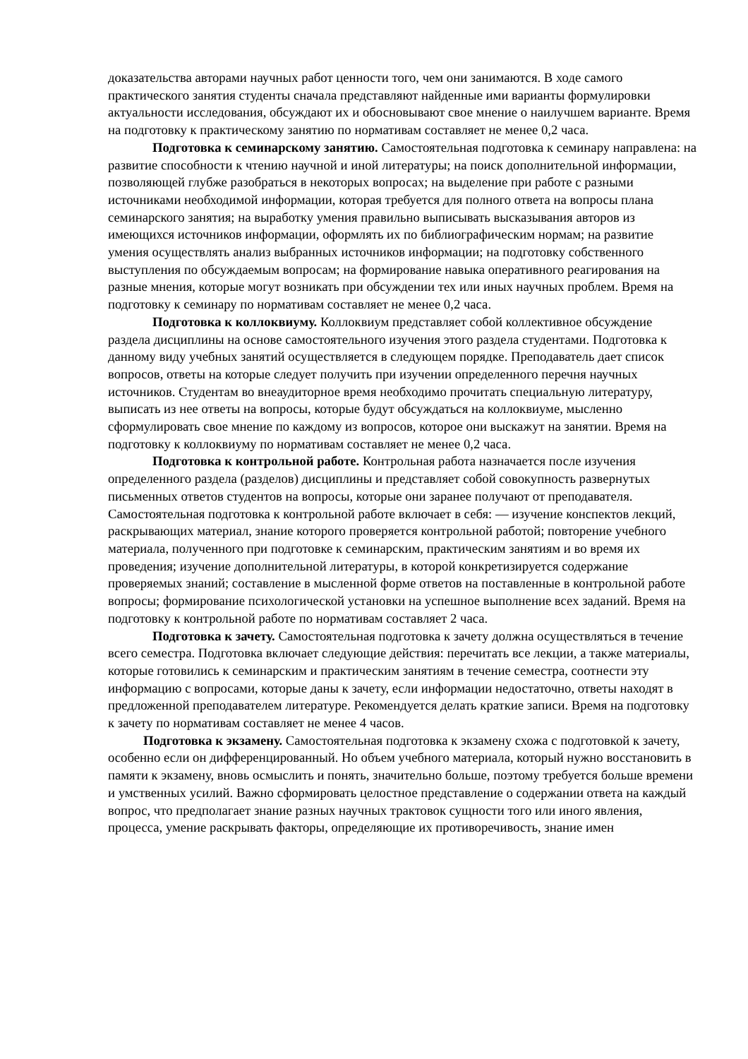доказательства авторами научных работ ценности того, чем они занимаются. В ходе самого практического занятия студенты сначала представляют найденные ими варианты формулировки актуальности исследования, обсуждают их и обосновывают свое мнение о наилучшем варианте. Время на подготовку к практическому занятию по нормативам составляет не менее 0,2 часа.
Подготовка к семинарскому занятию. Самостоятельная подготовка к семинару направлена: на развитие способности к чтению научной и иной литературы; на поиск дополнительной информации, позволяющей глубже разобраться в некоторых вопросах; на выделение при работе с разными источниками необходимой информации, которая требуется для полного ответа на вопросы плана семинарского занятия; на выработку умения правильно выписывать высказывания авторов из имеющихся источников информации, оформлять их по библиографическим нормам; на развитие умения осуществлять анализ выбранных источников информации; на подготовку собственного выступления по обсуждаемым вопросам; на формирование навыка оперативного реагирования на разные мнения, которые могут возникать при обсуждении тех или иных научных проблем. Время на подготовку к семинару по нормативам составляет не менее 0,2 часа.
Подготовка к коллоквиуму. Коллоквиум представляет собой коллективное обсуждение раздела дисциплины на основе самостоятельного изучения этого раздела студентами. Подготовка к данному виду учебных занятий осуществляется в следующем порядке. Преподаватель дает список вопросов, ответы на которые следует получить при изучении определенного перечня научных источников. Студентам во внеаудиторное время необходимо прочитать специальную литературу, выписать из нее ответы на вопросы, которые будут обсуждаться на коллоквиуме, мысленно сформулировать свое мнение по каждому из вопросов, которое они выскажут на занятии. Время на подготовку к коллоквиуму по нормативам составляет не менее 0,2 часа.
Подготовка к контрольной работе. Контрольная работа назначается после изучения определенного раздела (разделов) дисциплины и представляет собой совокупность развернутых письменных ответов студентов на вопросы, которые они заранее получают от преподавателя. Самостоятельная подготовка к контрольной работе включает в себя: — изучение конспектов лекций, раскрывающих материал, знание которого проверяется контрольной работой; повторение учебного материала, полученного при подготовке к семинарским, практическим занятиям и во время их проведения; изучение дополнительной литературы, в которой конкретизируется содержание проверяемых знаний; составление в мысленной форме ответов на поставленные в контрольной работе вопросы; формирование психологической установки на успешное выполнение всех заданий. Время на подготовку к контрольной работе по нормативам составляет 2 часа.
Подготовка к зачету. Самостоятельная подготовка к зачету должна осуществляться в течение всего семестра. Подготовка включает следующие действия: перечитать все лекции, а также материалы, которые готовились к семинарским и практическим занятиям в течение семестра, соотнести эту информацию с вопросами, которые даны к зачету, если информации недостаточно, ответы находят в предложенной преподавателем литературе. Рекомендуется делать краткие записи. Время на подготовку к зачету по нормативам составляет не менее 4 часов.
Подготовка к экзамену. Самостоятельная подготовка к экзамену схожа с подготовкой к зачету, особенно если он дифференцированный. Но объем учебного материала, который нужно восстановить в памяти к экзамену, вновь осмыслить и понять, значительно больше, поэтому требуется больше времени и умственных усилий. Важно сформировать целостное представление о содержании ответа на каждый вопрос, что предполагает знание разных научных трактовок сущности того или иного явления, процесса, умение раскрывать факторы, определяющие их противоречивость, знание имен